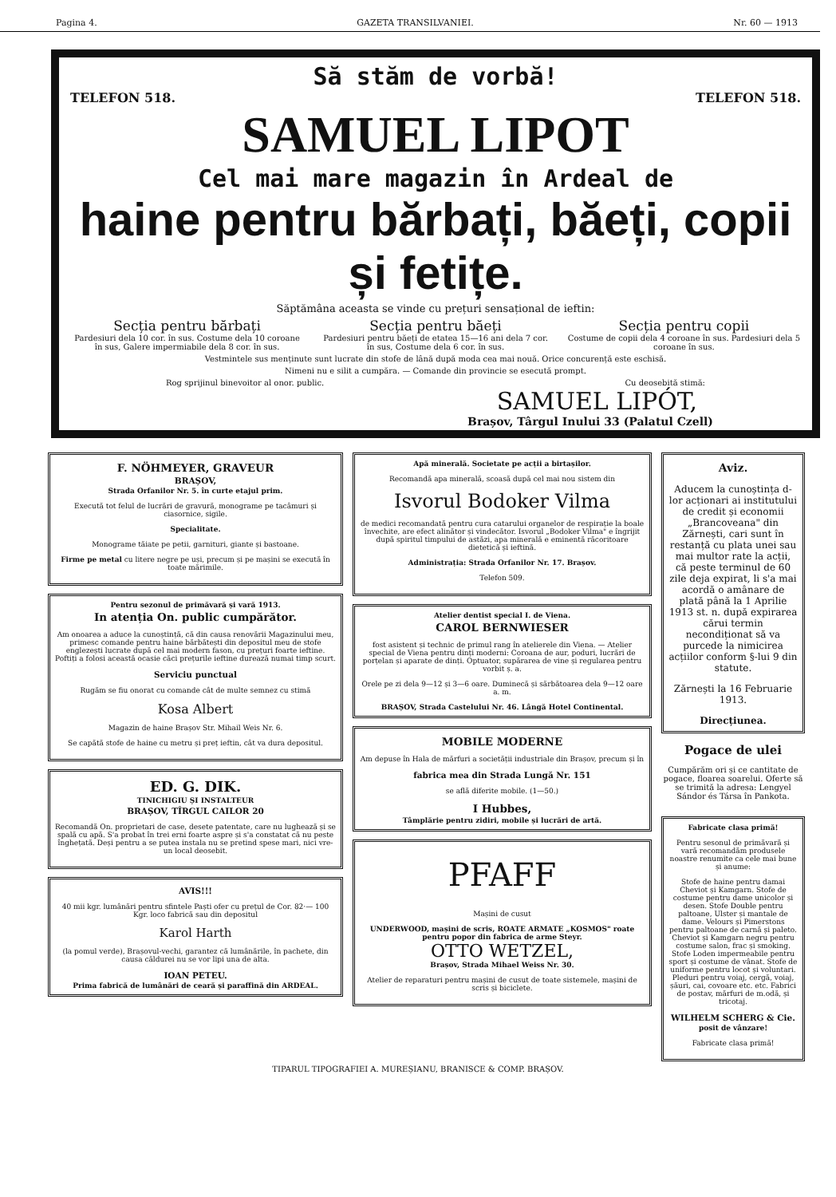Pagina 4. GAZETA TRANSILVANIEI. Nr. 60 — 1913
Să stăm de vorbă!
TELEFON 518. TELEFON 518.
SAMUEL LIPOT
Cel mai mare magazin în Ardeal de
haine pentru bărbați, băeți, copii și fetițe.
Săptămâna aceasta se vinde cu prețuri sensațional de ieftin:
Secția pentru bărbați
Pardesiuri dela 10 cor. în sus. Costume dela 10 coroane în sus, Galere impermiabile dela 8 cor. în sus.
Secția pentru băeți
Pardesiuri pentru băeți de etatea 15—16 ani dela 7 cor. în sus, Costume dela 6 cor. în sus.
Secția pentru copii
Costume de copii dela 4 coroane în sus. Pardesiuri dela 5 coroane în sus.
Vestmintele sus menținute sunt lucrate din stofe de lână după moda cea mai nouă. Orice concurență este eschisă.
Nimeni nu e silit a cumpăra. — Comande din provincie se esecută prompt.
Rog sprijinul binevoitor al onor. public. Cu deosebită stimă:
SAMUEL LIPÓT,
Brașov, Târgul Inului 33 (Palatul Czell)
F. NÖHMEYER, GRAVEUR
BRAȘOV,
Strada Orfanilor Nr. 5. în curte etajul prim.
Execută tot felul de lucrări de gravură, monograme pe tacâmuri și ciasornice, sigile.
Specialitate.
Monograme tăiate pe petii, garnituri, giante și bastoane.
Firme pe metal cu litere negre pe uși, precum și pe mașini se execută în toate mărimile.
Pentru sezonul de primăvară și vară 1913.
In atenția On. public cumpărător.
Am onoarea a aduce la cunoștință, că din causa renovării Magazinului meu, primesc comande pentru haine bărbătești din depositul meu de stofe englezești lucrate după cel mai modern fason, cu prețuri foarte ieftine. Poftiți a folosi această ocasie căci prețurile ieftine durează numai timp scurt.
Serviciu punctual
Rugăm se fiu onorat cu comande cât de multe semnez cu stimă
Kosa Albert
Magazin de haine Brașov Str. Mihail Weis Nr. 6.
Se capătă stofe de haine cu metru și preț ieftin, cât va dura depositul.
ED. G. DIK.
TINICHIGIU ȘI INSTALTEUR
BRAȘOV, TÎRGUL CAILOR 20
Recomandă On. proprietari de case, desete patentate, care nu lughează și se spală cu apă. S'a probat în trei erni foarte aspre și s'a constatat că nu peste înghețată. Deși pentru a se putea instala nu se pretind spese mari, nici vre-un local deosebit.
AVIS!!!
40 mii kgr. lumânări pentru sfintele Paști ofer cu prețul de Cor. 82·— 100 Kgr. loco fabrică sau din depositul
Karol Harth
(la pomul verde), Brașovul-vechi, garantez că lumânările, în pachete, din causa căldurei nu se vor lipi una de alta.
IOAN PETEU.
Prima fabrică de lumânări de ceară și paraffină din ARDEAL.
Apă minerală. Societate pe acții a birtașilor.
Recomandă apa minerală, scoasă după cel mai nou sistem din
Isvorul Bodoker Vilma
de medici recomandată pentru cura catarului organelor de respirație la boale învechite, are efect alinător și vindecător. Isvorul „Bodoker Vilma" e îngrijit după spiritul timpului de astăzi, apa minerală e eminentă răcoritoare dietetică și ieftină.
Administrația: Strada Orfanilor Nr. 17. Brașov.
Telefon 509.
Atelier dentist special I. de Viena.
CAROL BERNWIESER
fost asistent și technic de primul rang în atelierele din Viena. — Atelier special de Viena pentru dinți moderni: Coroana de aur, poduri, lucrări de porțelan și aparate de dinți. Optuator, supărarea de vine și regularea pentru vorbit ș. a.
Orele pe zi dela 9—12 și 3—6 oare. Duminecă și sărbătoarea dela 9—12 oare a. m.
BRAȘOV, Strada Castelului Nr. 46. Lângă Hotel Continental.
MOBILE MODERNE
Am depuse în Hala de mărfuri a societății industriale din Brașov, precum și în
fabrica mea din Strada Lungă Nr. 151
se află diferite mobile. (1—50.)
I Hubbes,
Tâmplărie pentru zidiri, mobile și lucrări de artă.
PFAFF
Mașini de cusut
UNDERWOOD, mașini de scris, ROATE ARMATE „KOSMOS" roate pentru popor din fabrica de arme Steyr.
OTTO WETZEL,
Brașov, Strada Mihael Weiss Nr. 30.
Atelier de reparaturi pentru mașini de cusut de toate sistemele, mașini de scris și biciclete.
Aviz.
Aducem la cunoștința d-lor acționari ai institutului de credit și economii „Brancoveana" din Zărnești, cari sunt în restanță cu plata unei sau mai multor rate la acții, că peste terminul de 60 zile deja expirat, li s'a mai acordă o amânare de plată până la 1 Aprilie 1913 st. n. după expirarea cărui termin necondiționat să va purcede la nimicirea acțiilor conform §-lui 9 din statute.
Zărnești la 16 Februarie 1913.
Direcțiunea.
Pogace de ulei
Cumpărăm ori și ce cantitate de pogace, floarea soarelui. Oferte să se trimită la adresa: Lengyel Sándor és Társa în Pankota.
Fabricate clasa primă!
Pentru sesonul de primăvară și vară recomandăm produsele noastre renumite ca cele mai bune și anume:
Stofe de haine pentru damai Cheviot și Kamgarn. Stofe de costume pentru dame unicolor și desen. Stofe Double pentru paltoane, Ulster și mantale de dame. Velours și Pimerstons pentru paltoane de carnă și paleto. Cheviot și Kamgarn negru pentru costume salon, frac și smoking. Stofe Loden impermeabile pentru sport și costume de vânat. Stofe de uniforme pentru locot și voluntari. Pleduri pentru voiaj, cergă, voiaj, șăuri, cai, covoare etc. etc. Fabrici de postav, mărfuri de m.odă, și tricotaj.
WILHELM SCHERG & Cie.
posit de vânzare!
Fabricate clasa primă!
TIPARUL TIPOGRAFIEI A. MUREȘIANU, BRANISCE & COMP. BRAȘOV.